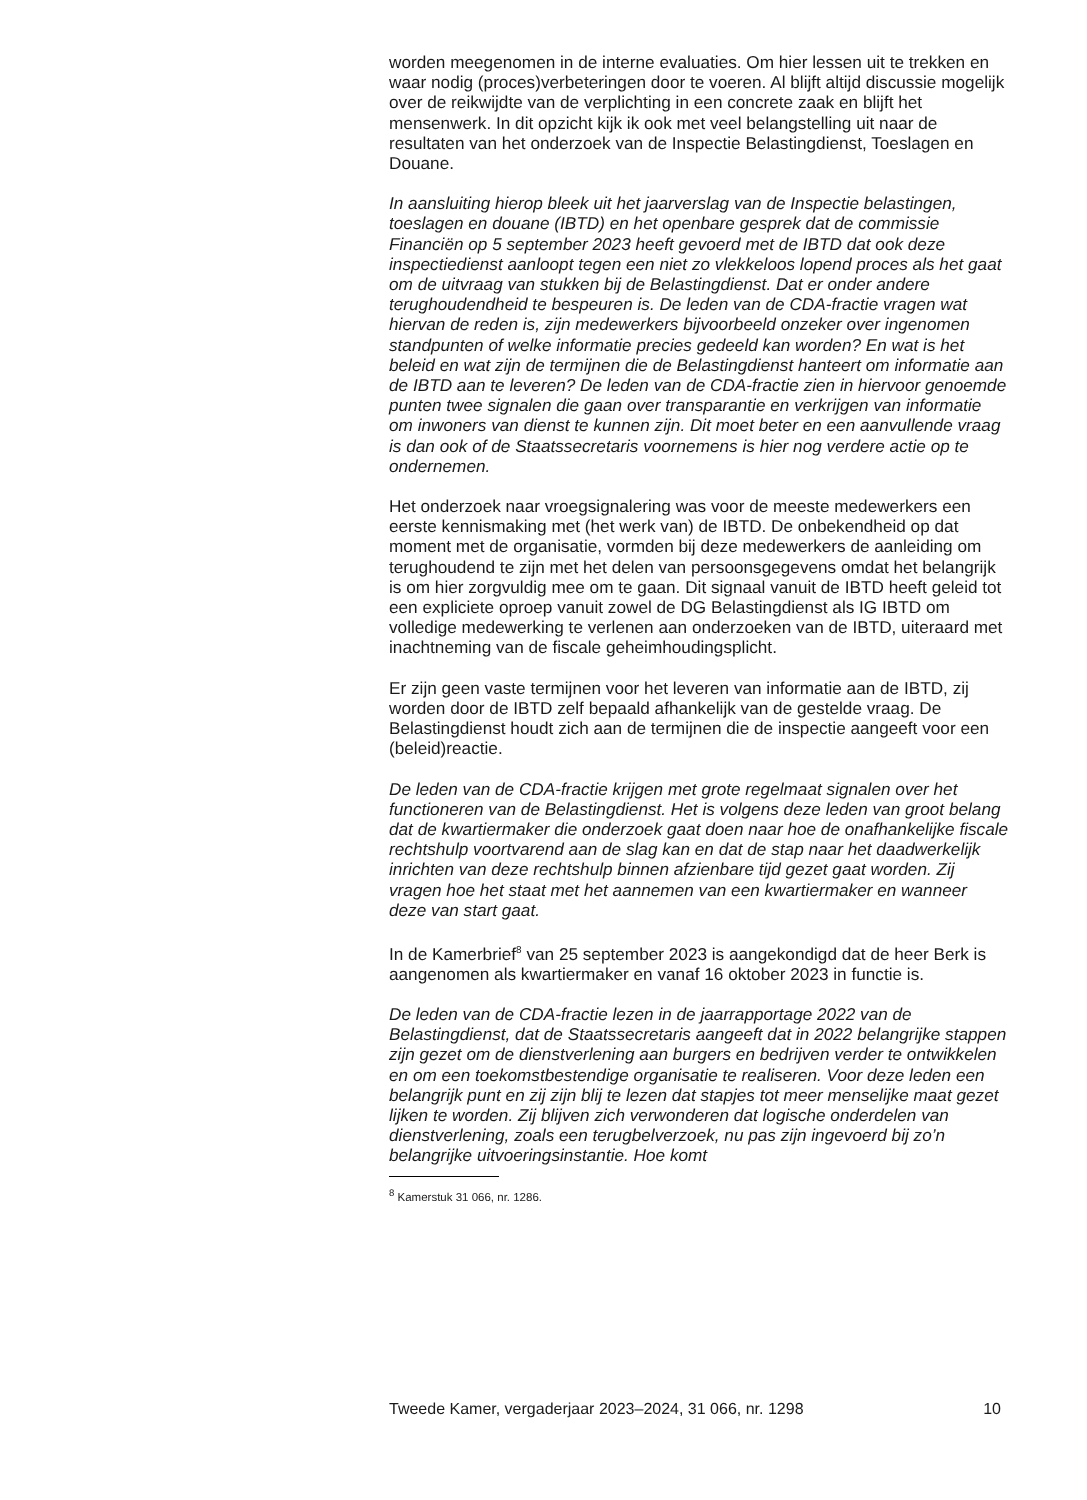worden meegenomen in de interne evaluaties. Om hier lessen uit te trekken en waar nodig (proces)verbeteringen door te voeren. Al blijft altijd discussie mogelijk over de reikwijdte van de verplichting in een concrete zaak en blijft het mensenwerk. In dit opzicht kijk ik ook met veel belangstelling uit naar de resultaten van het onderzoek van de Inspectie Belastingdienst, Toeslagen en Douane.
In aansluiting hierop bleek uit het jaarverslag van de Inspectie belastingen, toeslagen en douane (IBTD) en het openbare gesprek dat de commissie Financiën op 5 september 2023 heeft gevoerd met de IBTD dat ook deze inspectiedienst aanloopt tegen een niet zo vlekkeloos lopend proces als het gaat om de uitvraag van stukken bij de Belastingdienst. Dat er onder andere terughoudendheid te bespeuren is. De leden van de CDA-fractie vragen wat hiervan de reden is, zijn medewerkers bijvoorbeeld onzeker over ingenomen standpunten of welke informatie precies gedeeld kan worden? En wat is het beleid en wat zijn de termijnen die de Belastingdienst hanteert om informatie aan de IBTD aan te leveren? De leden van de CDA-fractie zien in hiervoor genoemde punten twee signalen die gaan over transparantie en verkrijgen van informatie om inwoners van dienst te kunnen zijn. Dit moet beter en een aanvullende vraag is dan ook of de Staatssecretaris voornemens is hier nog verdere actie op te ondernemen.
Het onderzoek naar vroegsignalering was voor de meeste medewerkers een eerste kennismaking met (het werk van) de IBTD. De onbekendheid op dat moment met de organisatie, vormden bij deze medewerkers de aanleiding om terughoudend te zijn met het delen van persoonsgegevens omdat het belangrijk is om hier zorgvuldig mee om te gaan. Dit signaal vanuit de IBTD heeft geleid tot een expliciete oproep vanuit zowel de DG Belastingdienst als IG IBTD om volledige medewerking te verlenen aan onderzoeken van de IBTD, uiteraard met inachtneming van de fiscale geheimhoudingsplicht.
Er zijn geen vaste termijnen voor het leveren van informatie aan de IBTD, zij worden door de IBTD zelf bepaald afhankelijk van de gestelde vraag. De Belastingdienst houdt zich aan de termijnen die de inspectie aangeeft voor een (beleid)reactie.
De leden van de CDA-fractie krijgen met grote regelmaat signalen over het functioneren van de Belastingdienst. Het is volgens deze leden van groot belang dat de kwartiermaker die onderzoek gaat doen naar hoe de onafhankelijke fiscale rechtshulp voortvarend aan de slag kan en dat de stap naar het daadwerkelijk inrichten van deze rechtshulp binnen afzienbare tijd gezet gaat worden. Zij vragen hoe het staat met het aannemen van een kwartiermaker en wanneer deze van start gaat.
In de Kamerbrief<sup>8</sup> van 25 september 2023 is aangekondigd dat de heer Berk is aangenomen als kwartiermaker en vanaf 16 oktober 2023 in functie is.
De leden van de CDA-fractie lezen in de jaarrapportage 2022 van de Belastingdienst, dat de Staatssecretaris aangeeft dat in 2022 belangrijke stappen zijn gezet om de dienstverlening aan burgers en bedrijven verder te ontwikkelen en om een toekomstbestendige organisatie te realiseren. Voor deze leden een belangrijk punt en zij zijn blij te lezen dat stapjes tot meer menselijke maat gezet lijken te worden. Zij blijven zich verwonderen dat logische onderdelen van dienstverlening, zoals een terugbelverzoek, nu pas zijn ingevoerd bij zo’n belangrijke uitvoeringsinstantie. Hoe komt
<sup>8</sup> Kamerstuk 31 066, nr. 1286.
Tweede Kamer, vergaderjaar 2023–2024, 31 066, nr. 1298 10